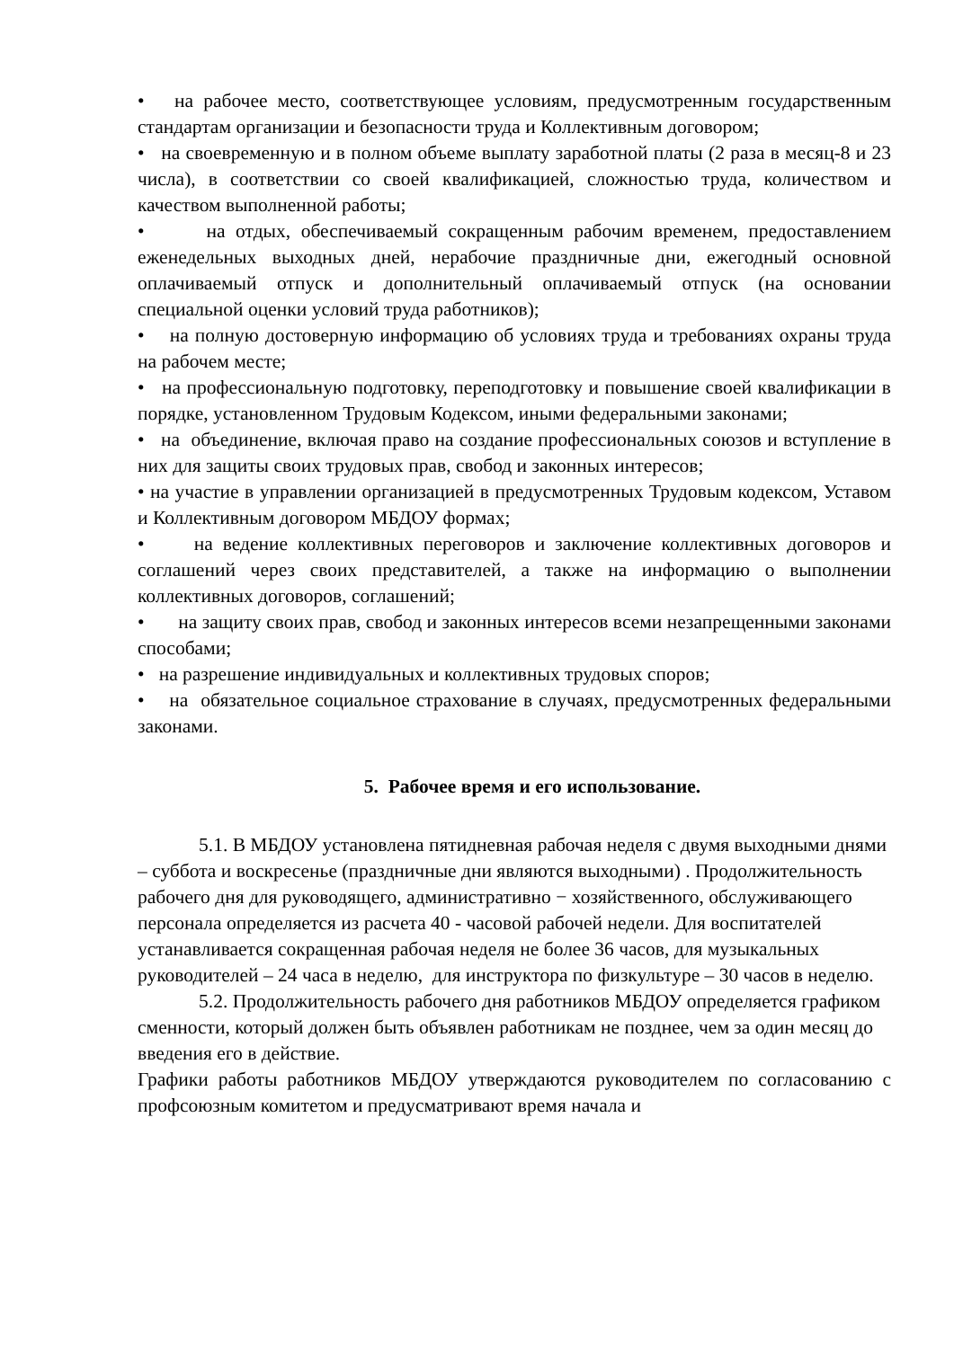• на рабочее место, соответствующее условиям, предусмотренным государственным стандартам организации и безопасности труда и Коллективным договором;
• на своевременную и в полном объеме выплату заработной платы (2 раза в месяц-8 и 23 числа), в соответствии со своей квалификацией, сложностью труда, количеством и качеством выполненной работы;
• на отдых, обеспечиваемый сокращенным рабочим временем, предоставлением еженедельных выходных дней, нерабочие праздничные дни, ежегодный основной оплачиваемый отпуск и дополнительный оплачиваемый отпуск (на основании специальной оценки условий труда работников);
• на полную достоверную информацию об условиях труда и требованиях охраны труда на рабочем месте;
• на профессиональную подготовку, переподготовку и повышение своей квалификации в порядке, установленном Трудовым Кодексом, иными федеральными законами;
• на объединение, включая право на создание профессиональных союзов и вступление в них для защиты своих трудовых прав, свобод и законных интересов;
• на участие в управлении организацией в предусмотренных Трудовым кодексом, Уставом и Коллективным договором МБДОУ формах;
• на ведение коллективных переговоров и заключение коллективных договоров и соглашений через своих представителей, а также на информацию о выполнении коллективных договоров, соглашений;
• на защиту своих прав, свобод и законных интересов всеми незапрещенными законами способами;
• на разрешение индивидуальных и коллективных трудовых споров;
• на обязательное социальное страхование в случаях, предусмотренных федеральными законами.
5. Рабочее время и его использование.
5.1. В МБДОУ установлена пятидневная рабочая неделя с двумя выходными днями – суббота и воскресенье (праздничные дни являются выходными) . Продолжительность рабочего дня для руководящего, административно − хозяйственного, обслуживающего персонала определяется из расчета 40 - часовой рабочей недели. Для воспитателей устанавливается сокращенная рабочая неделя не более 36 часов, для музыкальных руководителей – 24 часа в неделю, для инструктора по физкультуре – 30 часов в неделю.
5.2. Продолжительность рабочего дня работников МБДОУ определяется графиком сменности, который должен быть объявлен работникам не позднее, чем за один месяц до введения его в действие.
Графики работы работников МБДОУ утверждаются руководителем по согласованию с профсоюзным комитетом и предусматривают время начала и